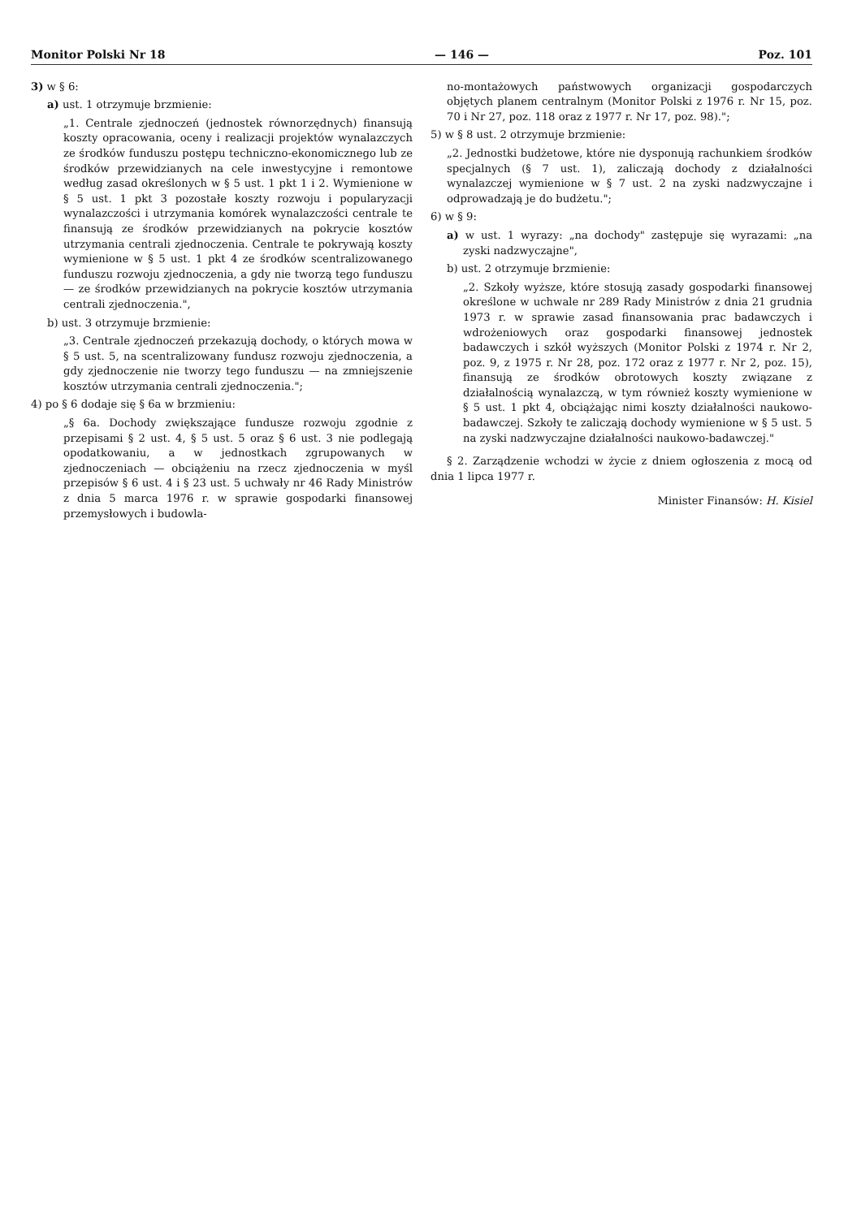Monitor Polski Nr 18 — 146 — Poz. 101
3) w § 6:
a) ust. 1 otrzymuje brzmienie:
„1. Centrale zjednoczeń (jednostek równorzędnych) finansują koszty opracowania, oceny i realizacji projektów wynalazczych ze środków funduszu postępu techniczno-ekonomicznego lub ze środków przewidzianych na cele inwestycyjne i remontowe według zasad określonych w § 5 ust. 1 pkt 1 i 2. Wymienione w § 5 ust. 1 pkt 3 pozostałe koszty rozwoju i popularyzacji wynalazczości i utrzymania komórek wynalazczości centrale te finansują ze środków przewidzianych na pokrycie kosztów utrzymania centrali zjednoczenia. Centrale te pokrywają koszty wymienione w § 5 ust. 1 pkt 4 ze środków scentralizowanego funduszu rozwoju zjednoczenia, a gdy nie tworzą tego funduszu — ze środków przewidzianych na pokrycie kosztów utrzymania centrali zjednoczenia.",
b) ust. 3 otrzymuje brzmienie:
„3. Centrale zjednoczeń przekazują dochody, o których mowa w § 5 ust. 5, na scentralizowany fundusz rozwoju zjednoczenia, a gdy zjednoczenie nie tworzy tego funduszu — na zmniejszenie kosztów utrzymania centrali zjednoczenia.";
4) po § 6 dodaje się § 6a w brzmieniu:
„§ 6a. Dochody zwiększające fundusze rozwoju zgodnie z przepisami § 2 ust. 4, § 5 ust. 5 oraz § 6 ust. 3 nie podlegają opodatkowaniu, a w jednostkach zgrupowanych w zjednoczeniach — obciążeniu na rzecz zjednoczenia w myśl przepisów § 6 ust. 4 i § 23 ust. 5 uchwały nr 46 Rady Ministrów z dnia 5 marca 1976 r. w sprawie gospodarki finansowej przemysłowych i budowla-
no-montażowych państwowych organizacji gospodarczych objętych planem centralnym (Monitor Polski z 1976 r. Nr 15, poz. 70 i Nr 27, poz. 118 oraz z 1977 r. Nr 17, poz. 98).";
5) w § 8 ust. 2 otrzymuje brzmienie:
„2. Jednostki budżetowe, które nie dysponują rachunkiem środków specjalnych (§ 7 ust. 1), zaliczają dochody z działalności wynalazczej wymienione w § 7 ust. 2 na zyski nadzwyczajne i odprowadzają je do budżetu.";
6) w § 9:
a) w ust. 1 wyrazy: „na dochody" zastępuje się wyrazami: „na zyski nadzwyczajne",
b) ust. 2 otrzymuje brzmienie:
„2. Szkoły wyższe, które stosują zasady gospodarki finansowej określone w uchwale nr 289 Rady Ministrów z dnia 21 grudnia 1973 r. w sprawie zasad finansowania prac badawczych i wdrożeniowych oraz gospodarki finansowej jednostek badawczych i szkół wyższych (Monitor Polski z 1974 r. Nr 2, poz. 9, z 1975 r. Nr 28, poz. 172 oraz z 1977 r. Nr 2, poz. 15), finansują ze środków obrotowych koszty związane z działalnością wynalazczą, w tym również koszty wymienione w § 5 ust. 1 pkt 4, obciążając nimi koszty działalności naukowo-badawczej. Szkoły te zaliczają dochody wymienione w § 5 ust. 5 na zyski nadzwyczajne działalności naukowo-badawczej."
§ 2. Zarządzenie wchodzi w życie z dniem ogłoszenia z mocą od dnia 1 lipca 1977 r.
Minister Finansów: H. Kisiel